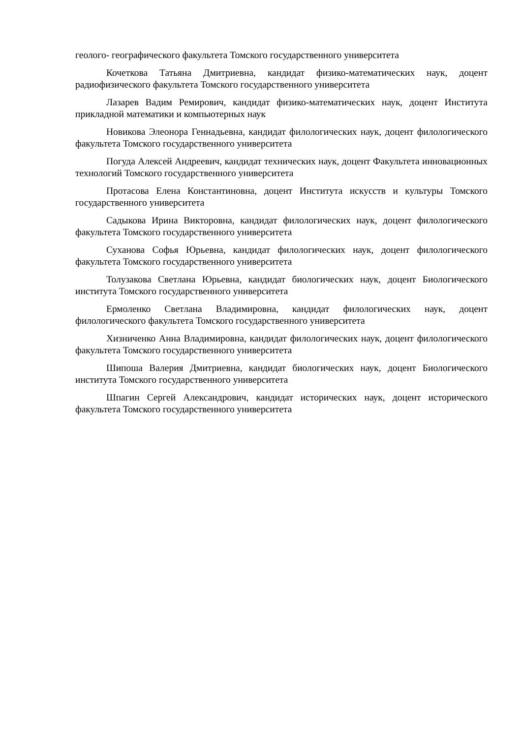геолого- географического факультета Томского государственного университета
Кочеткова Татьяна Дмитриевна, кандидат физико-математических наук, доцент радиофизического факультета Томского государственного университета
Лазарев Вадим Ремирович, кандидат физико-математических наук, доцент Института прикладной математики и компьютерных наук
Новикова Элеонора Геннадьевна, кандидат филологических наук, доцент филологического факультета Томского государственного университета
Погуда Алексей Андреевич, кандидат технических наук, доцент Факультета инновационных технологий Томского государственного университета
Протасова Елена Константиновна, доцент Института искусств и культуры Томского государственного университета
Садыкова Ирина Викторовна, кандидат филологических наук, доцент филологического факультета Томского государственного университета
Суханова Софья Юрьевна, кандидат филологических наук, доцент филологического факультета Томского государственного университета
Толузакова Светлана Юрьевна, кандидат биологических наук, доцент Биологического института Томского государственного университета
Ермоленко Светлана Владимировна, кандидат филологических наук, доцент филологического факультета Томского государственного университета
Хизниченко Анна Владимировна, кандидат филологических наук, доцент филологического факультета Томского государственного университета
Шипоша Валерия Дмитриевна, кандидат биологических наук, доцент Биологического института Томского государственного университета
Шпагин Сергей Александрович, кандидат исторических наук, доцент исторического факультета Томского государственного университета